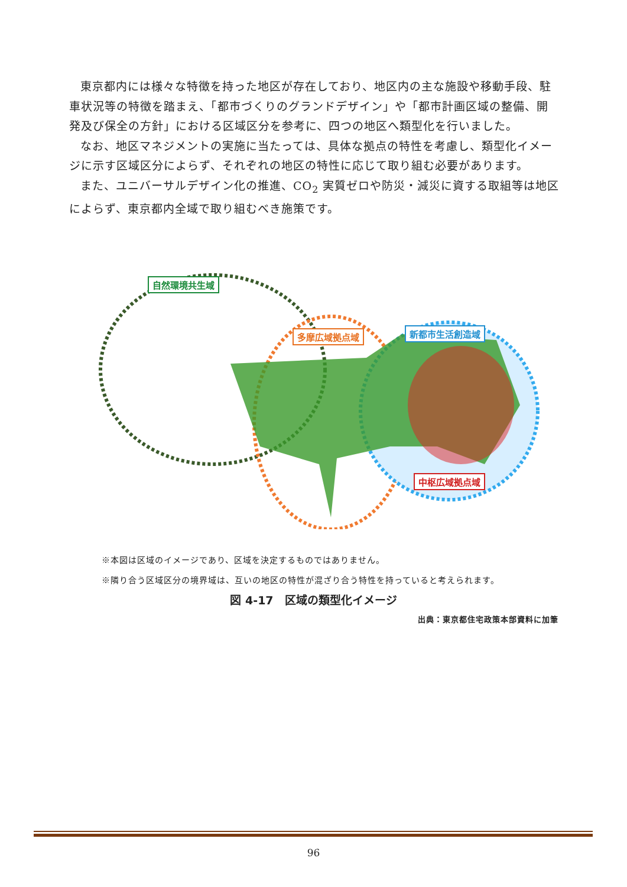東京都内には様々な特徴を持った地区が存在しており、地区内の主な施設や移動手段、駐車状況等の特徴を踏まえ、「都市づくりのグランドデザイン」や「都市計画区域の整備、開発及び保全の方針」における区域区分を参考に、四つの地区へ類型化を行いました。
なお、地区マネジメントの実施に当たっては、具体な拠点の特性を考慮し、類型化イメージに示す区域区分によらず、それぞれの地区の特性に応じて取り組む必要があります。
また、ユニバーサルデザイン化の推進、CO<sub>2</sub> 実質ゼロや防災・減災に資する取組等は地区によらず、東京都内全域で取り組むべき施策です。
自然環境共生域
多摩広域拠点域 新都市生活創造域
中枢広域拠点域
※本図は区域のイメージであり、区域を決定するものではありません。
※隣り合う区域区分の境界域は、互いの地区の特性が混ざり合う特性を持っていると考えられます。
図 4-17　区域の類型化イメージ
出典：東京都住宅政策本部資料に加筆
96